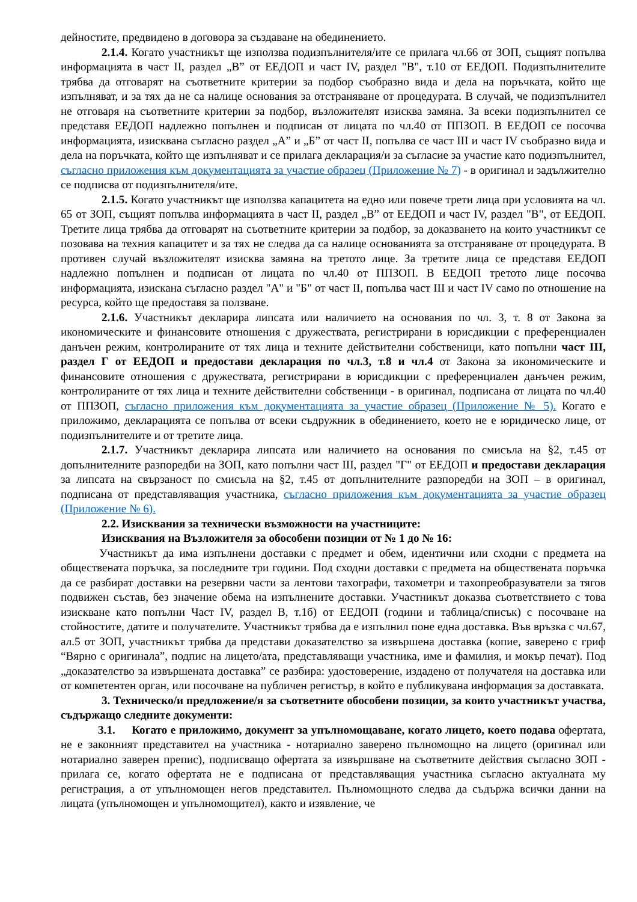дейностите, предвидено в договора за създаване на обединението.
2.1.4. Когато участникът ще използва подизпълнителя/ите се прилага чл.66 от ЗОП, същият попълва информацията в част II, раздел „В” от ЕЕДОП и част IV, раздел "В", т.10 от ЕЕДОП. Подизпълнителите трябва да отговарят на съответните критерии за подбор съобразно вида и дела на поръчката, който ще изпълняват, и за тях да не са налице основания за отстраняване от процедурата. В случай, че подизпълнител не отговаря на съответните критерии за подбор, възложителят изисква замяна. За всеки подизпълнител се представя ЕЕДОП надлежно попълнен и подписан от лицата по чл.40 от ППЗОП. В ЕЕДОП се посочва информацията, изисквана съгласно раздел „А” и „Б” от част II, попълва се част III и част IV съобразно вида и дела на поръчката, който ще изпълняват и се прилага декларация/и за съгласие за участие като подизпълнител, съгласно приложения към документацията за участие образец (Приложение № 7) - в оригинал и задължително се подписва от подизпълнителя/ите.
2.1.5. Когато участникът ще използва капацитета на едно или повече трети лица при условията на чл. 65 от ЗОП, същият попълва информацията в част II, раздел „В” от ЕЕДОП и част IV, раздел "В", от ЕЕДОП. Третите лица трябва да отговарят на съответните критерии за подбор, за доказването на които участникът се позовава на техния капацитет и за тях не следва да са налице основанията за отстраняване от процедурата. В противен случай възложителят изисква замяна на третото лице. За третите лица се представя ЕЕДОП надлежно попълнен и подписан от лицата по чл.40 от ППЗОП. В ЕЕДОП третото лице посочва информацията, изискана съгласно раздел "А" и "Б" от част II, попълва част III и част IV само по отношение на ресурса, който ще предоставя за ползване.
2.1.6. Участникът декларира липсата или наличието на основания по чл. 3, т. 8 от Закона за икономическите и финансовите отношения с дружествата, регистрирани в юрисдикции с преференциален данъчен режим, контролираните от тях лица и техните действителни собственици, като попълни част III, раздел Г от ЕЕДОП и предостави декларация по чл.3, т.8 и чл.4 от Закона за икономическите и финансовите отношения с дружествата, регистрирани в юрисдикции с преференциален данъчен режим, контролираните от тях лица и техните действителни собственици - в оригинал, подписана от лицата по чл.40 от ППЗОП, съгласно приложения към документацията за участие образец (Приложение № 5). Когато е приложимо, декларацията се попълва от всеки съдружник в обединението, което не е юридическо лице, от подизпълнителите и от третите лица.
2.1.7. Участникът декларира липсата или наличието на основания по смисъла на §2, т.45 от допълнителните разпоредби на ЗОП, като попълни част III, раздел "Г" от ЕЕДОП и предостави декларация за липсата на свързаност по смисъла на §2, т.45 от допълнителните разпоредби на ЗОП – в оригинал, подписана от представляващия участника, съгласно приложения към документацията за участие образец (Приложение № 6).
2.2. Изисквания за технически възможности на участниците:
Изисквания на Възложителя за обособени позиции от № 1 до № 16:
Участникът да има изпълнени доставки с предмет и обем, идентични или сходни с предмета на обществената поръчка, за последните три години. Под сходни доставки с предмета на обществената поръчка да се разбират доставки на резервни части за лентови тахографи, тахометри и тахопреобразуватели за тягов подвижен състав, без значение обема на изпълнените доставки. Участникът доказва съответствието с това изискване като попълни Част IV, раздел В, т.1б) от ЕЕДОП (години и таблица/списък) с посочване на стойностите, датите и получателите. Участникът трябва да е изпълнил поне една доставка. Във връзка с чл.67, ал.5 от ЗОП, участникът трябва да представи доказателство за извършена доставка (копие, заверено с гриф “Вярно с оригинала”, подпис на лицето/ата, представляващи участника, име и фамилия, и мокър печат). Под „доказателство за извършената доставка” се разбира: удостоверение, издадено от получателя на доставка или от компетентен орган, или посочване на публичен регистър, в който е публикувана информация за доставката.
3. Техническо/и предложение/я за съответните обособени позиции, за които участникът участва, съдържащо следните документи:
3.1. Когато е приложимо, документ за упълномощаване, когато лицето, което подава офертата, не е законният представител на участника - нотариално заверено пълномощно на лицето (оригинал или нотариално заверен препис), подписващо офертата за извършване на съответните действия съгласно ЗОП - прилага се, когато офертата не е подписана от представляващия участника съгласно актуалната му регистрация, а от упълномощен негов представител. Пълномощното следва да съдържа всички данни на лицата (упълномощен и упълномощител), както и изявление, че